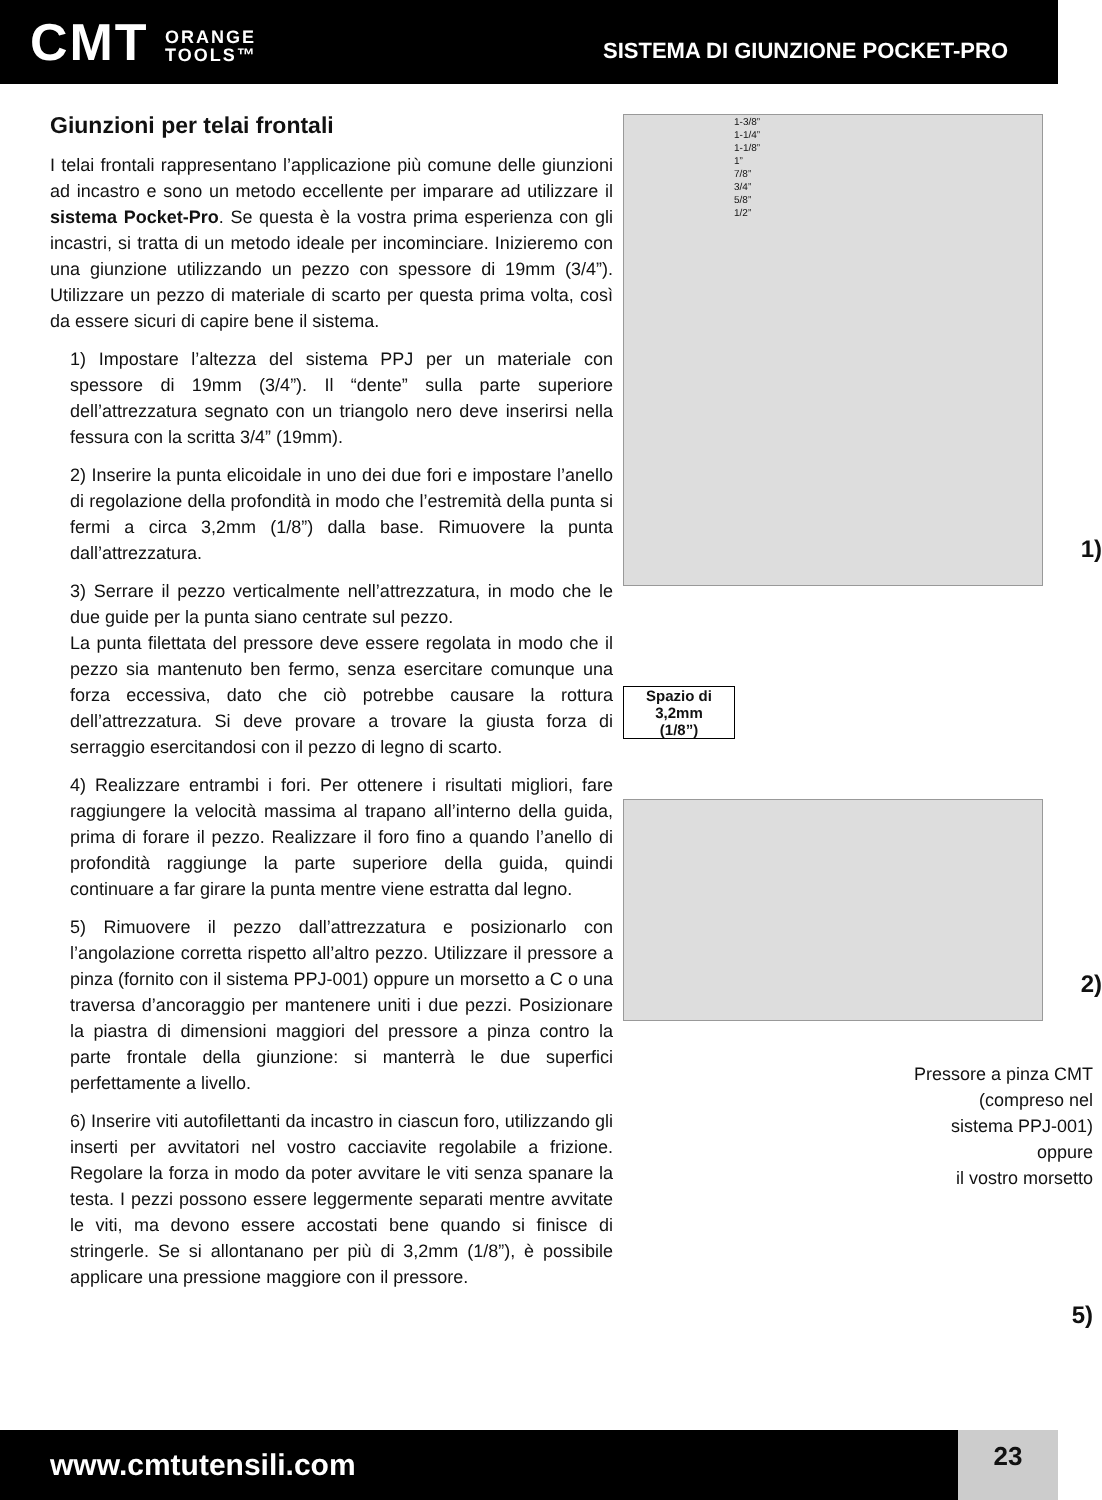CMT ORANGE
TOOLS™
SISTEMA DI GIUNZIONE POCKET-PRO
Giunzioni per telai frontali
I telai frontali rappresentano l’applicazione più comune delle giunzioni ad incastro e sono un metodo eccellente per imparare ad utilizzare il sistema Pocket-Pro. Se questa è la vostra prima esperienza con gli incastri, si tratta di un metodo ideale per incominciare. Inizieremo con una giunzione utilizzando un pezzo con spessore di 19mm (3/4”). Utilizzare un pezzo di materiale di scarto per questa prima volta, così da essere sicuri di capire bene il sistema.
1) Impostare l’altezza del sistema PPJ per un materiale con spessore di 19mm (3/4”). Il “dente” sulla parte superiore dell’attrezzatura segnato con un triangolo nero deve inserirsi nella fessura con la scritta 3/4” (19mm).
2) Inserire la punta elicoidale in uno dei due fori e impostare l’anello di regolazione della profondità in modo che l’estremità della punta si fermi a circa 3,2mm (1/8”) dalla base. Rimuovere la punta dall’attrezzatura.
3) Serrare il pezzo verticalmente nell’attrezzatura, in modo che le due guide per la punta siano centrate sul pezzo.
La punta filettata del pressore deve essere regolata in modo che il pezzo sia mantenuto ben fermo, senza esercitare comunque una forza eccessiva, dato che ciò potrebbe causare la rottura dell’attrezzatura. Si deve provare a trovare la giusta forza di serraggio esercitandosi con il pezzo di legno di scarto.
4) Realizzare entrambi i fori. Per ottenere i risultati migliori, fare raggiungere la velocità massima al trapano all’interno della guida, prima di forare il pezzo. Realizzare il foro fino a quando l’anello di profondità raggiunge la parte superiore della guida, quindi continuare a far girare la punta mentre viene estratta dal legno.
5) Rimuovere il pezzo dall’attrezzatura e posizionarlo con l’angolazione corretta rispetto all’altro pezzo. Utilizzare il pressore a pinza (fornito con il sistema PPJ-001) oppure un morsetto a C o una traversa d’ancoraggio per mantenere uniti i due pezzi. Posizionare la piastra di dimensioni maggiori del pressore a pinza contro la parte frontale della giunzione: si manterrà le due superfici perfettamente a livello.
6) Inserire viti autofilettanti da incastro in ciascun foro, utilizzando gli inserti per avvitatori nel vostro cacciavite regolabile a frizione. Regolare la forza in modo da poter avvitare le viti senza spanare la testa. I pezzi possono essere leggermente separati mentre avvitate le viti, ma devono essere accostati bene quando si finisce di stringerle. Se si allontanano per più di 3,2mm (1/8”), è possibile applicare una pressione maggiore con il pressore.
1-3/8”
1-1/4”
1-1/8”
1”
7/8”
3/4”
5/8”
1/2”
1)
Spazio di
3,2mm
(1/8”)
2)
Pressore a pinza CMT
(compreso nel
sistema PPJ-001)
oppure
il vostro morsetto
5)
www.cmtutensili.com 23